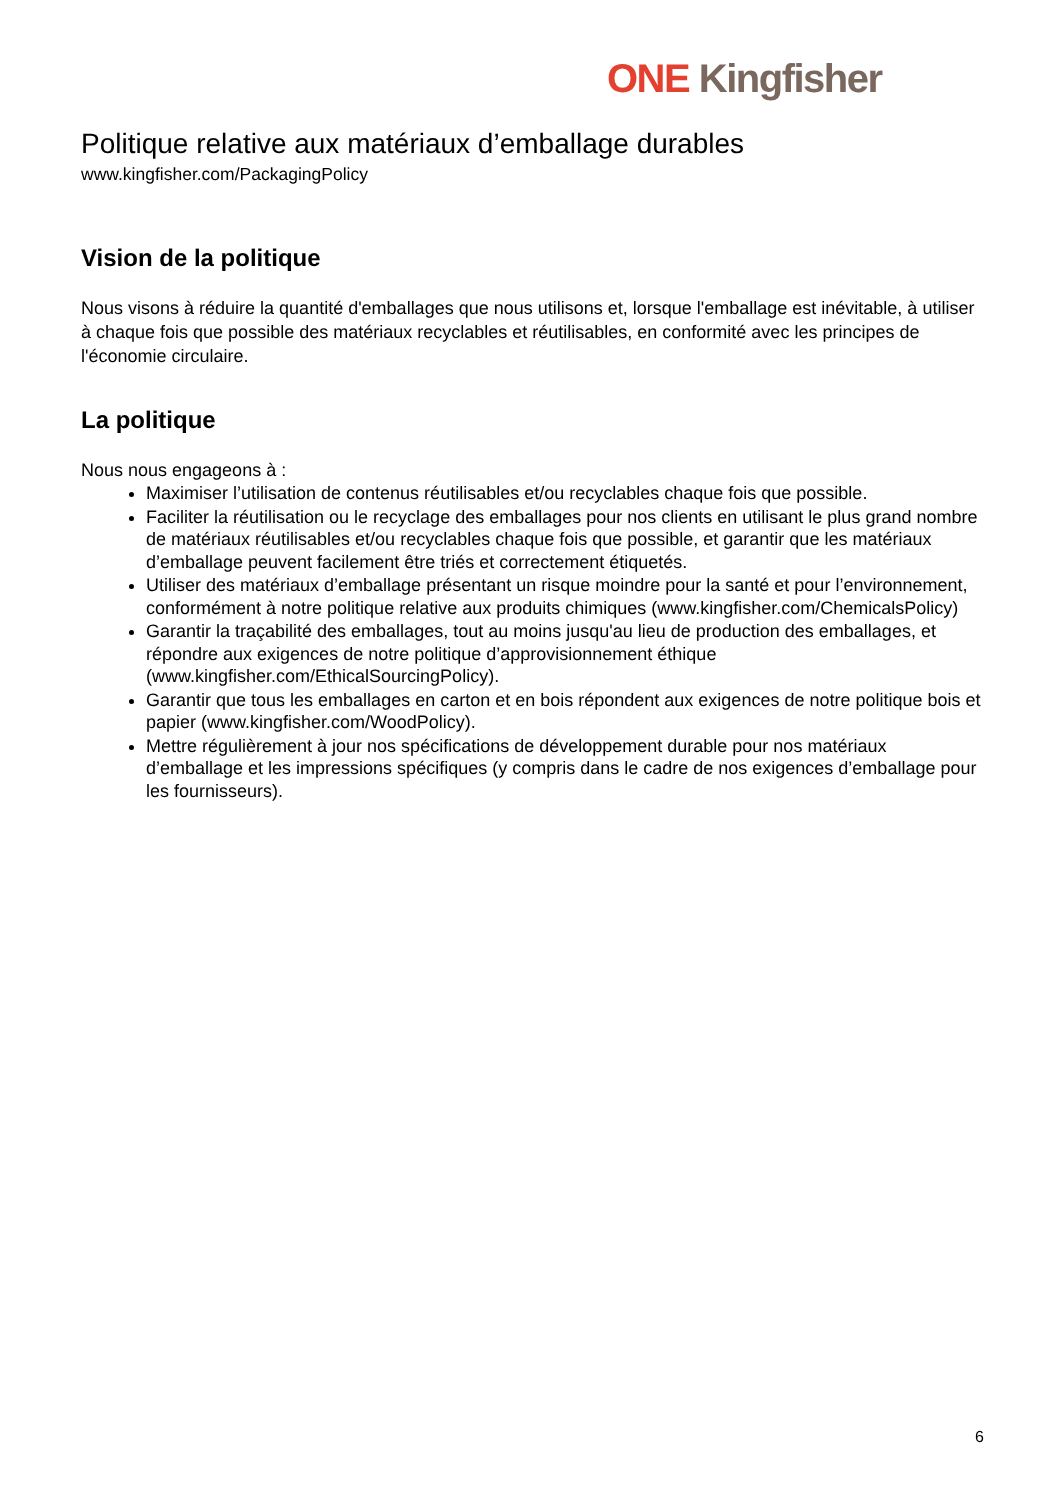ONE Kingfisher
Politique relative aux matériaux d’emballage durables
www.kingfisher.com/PackagingPolicy
Vision de la politique
Nous visons à réduire la quantité d'emballages que nous utilisons et, lorsque l'emballage est inévitable, à utiliser à chaque fois que possible des matériaux recyclables et réutilisables, en conformité avec les principes de l'économie circulaire.
La politique
Nous nous engageons à :
Maximiser l’utilisation de contenus réutilisables et/ou recyclables chaque fois que possible.
Faciliter la réutilisation ou le recyclage des emballages pour nos clients en utilisant le plus grand nombre de matériaux réutilisables et/ou recyclables chaque fois que possible, et garantir que les matériaux d’emballage peuvent facilement être triés et correctement étiquetés.
Utiliser des matériaux d’emballage présentant un risque moindre pour la santé et pour l’environnement, conformément à notre politique relative aux produits chimiques (www.kingfisher.com/ChemicalsPolicy)
Garantir la traçabilité des emballages, tout au moins jusqu'au lieu de production des emballages, et répondre aux exigences de notre politique d’approvisionnement éthique (www.kingfisher.com/EthicalSourcingPolicy).
Garantir que tous les emballages en carton et en bois répondent aux exigences de notre politique bois et papier (www.kingfisher.com/WoodPolicy).
Mettre régulièrement à jour nos spécifications de développement durable pour nos matériaux d’emballage et les impressions spécifiques (y compris dans le cadre de nos exigences d’emballage pour les fournisseurs).
6